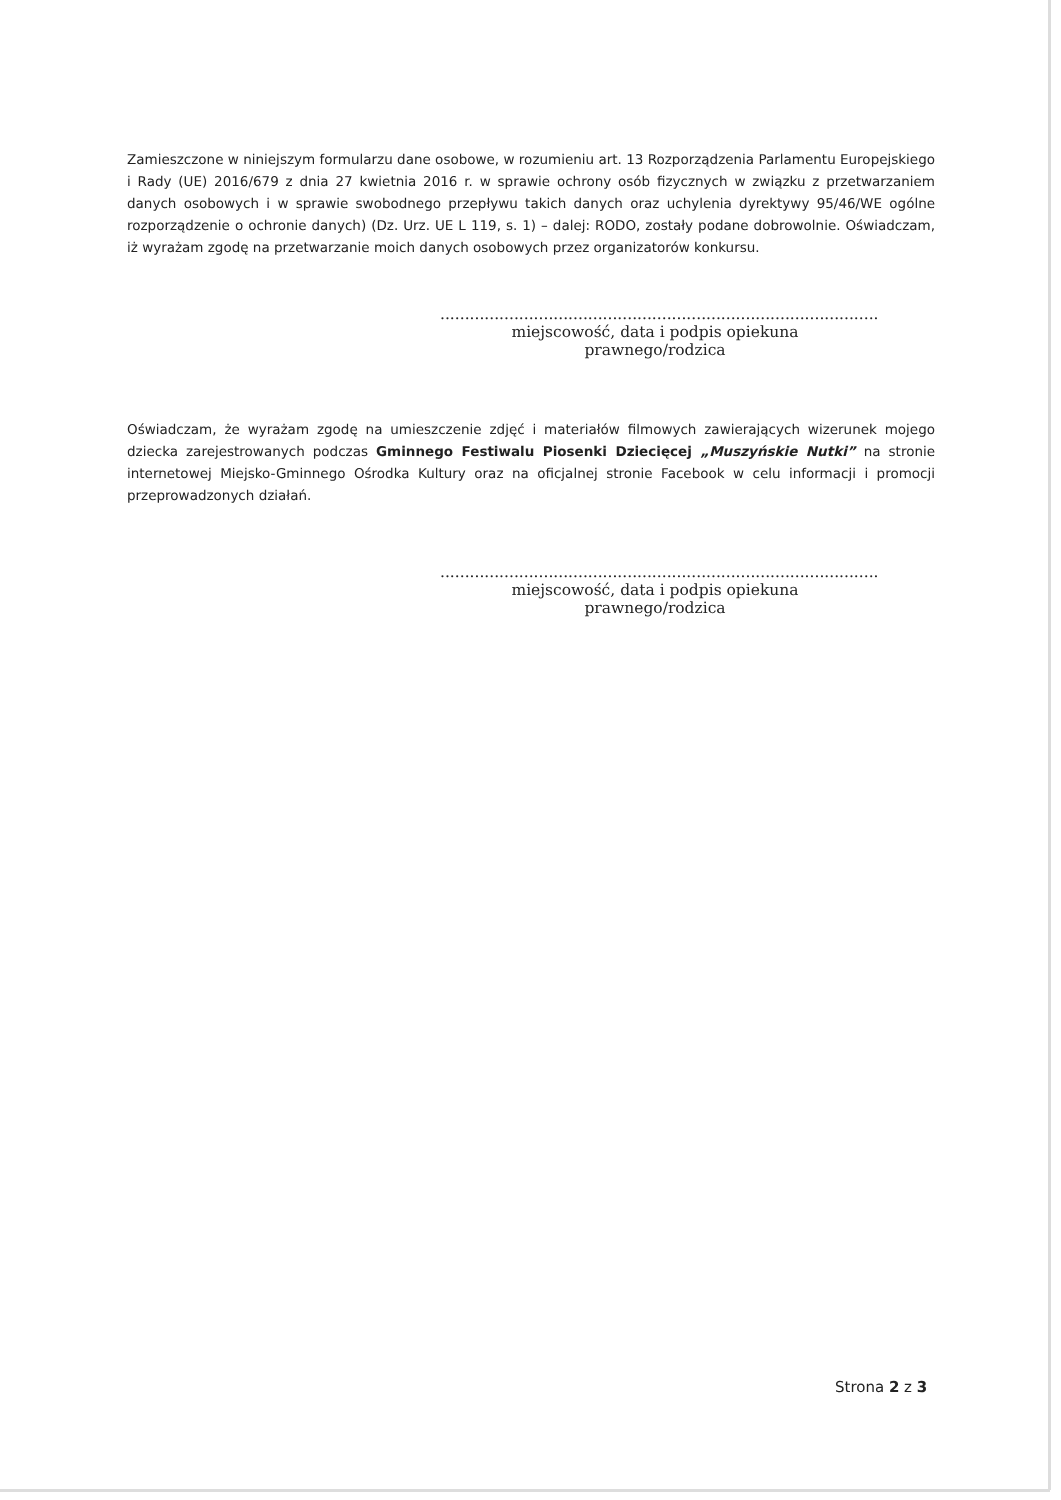Zamieszczone w niniejszym formularzu dane osobowe, w rozumieniu art. 13 Rozporządzenia Parlamentu Europejskiego i Rady (UE) 2016/679 z dnia 27 kwietnia 2016 r. w sprawie ochrony osób fizycznych w związku z przetwarzaniem danych osobowych i w sprawie swobodnego przepływu takich danych oraz uchylenia dyrektywy 95/46/WE ogólne rozporządzenie o ochronie danych) (Dz. Urz. UE L 119, s. 1) – dalej: RODO, zostały podane dobrowolnie. Oświadczam, iż wyrażam zgodę na przetwarzanie moich danych osobowych przez organizatorów konkursu.
.........................................................................................
miejscowość, data i podpis opiekuna prawnego/rodzica
Oświadczam, że wyrażam zgodę na umieszczenie zdjęć i materiałów filmowych zawierających wizerunek mojego dziecka zarejestrowanych podczas Gminnego Festiwalu Piosenki Dziecięcej „Muszyńskie Nutki” na stronie internetowej Miejsko-Gminnego Ośrodka Kultury oraz na oficjalnej stronie Facebook w celu informacji i promocji przeprowadzonych działań.
.........................................................................................
miejscowość, data i podpis opiekuna prawnego/rodzica
Strona 2 z 3